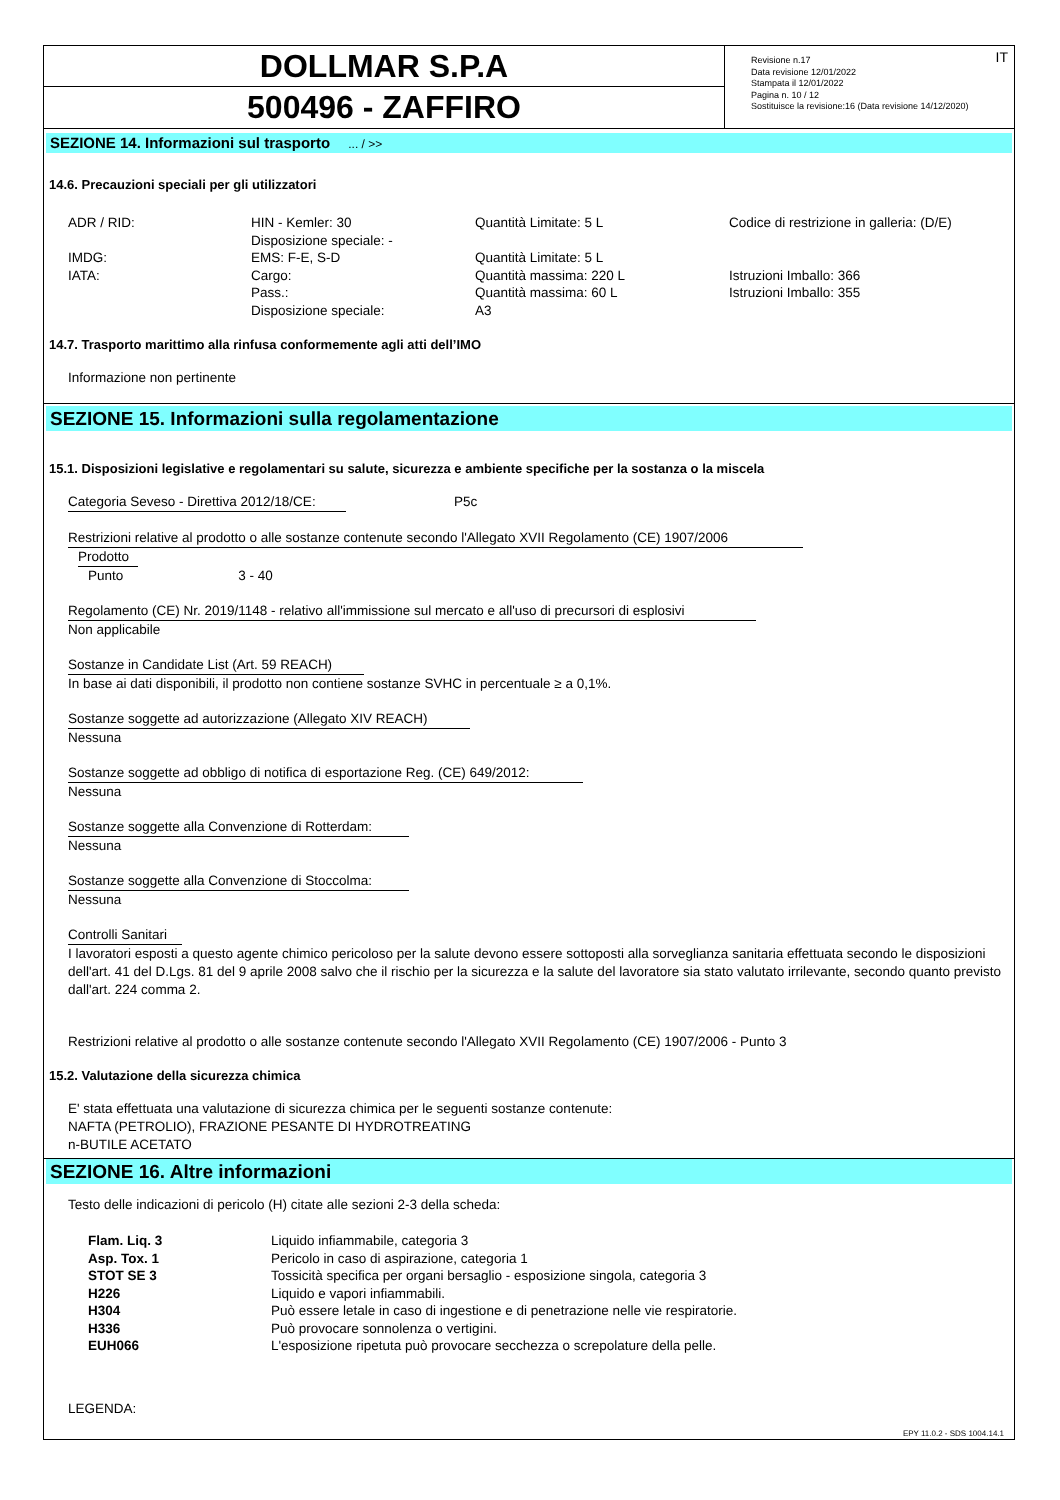DOLLMAR S.P.A
500496 - ZAFFIRO
Revisione n.17
Data revisione 12/01/2022
Stampata il 12/01/2022
Pagina n. 10 / 12
Sostituisce la revisione:16 (Data revisione 14/12/2020)
IT
SEZIONE 14. Informazioni sul trasporto ... / >>
14.6. Precauzioni speciali per gli utilizzatori
| ADR / RID: | HIN - Kemler: 30 | Quantità Limitate: 5 L | Codice di restrizione in galleria: (D/E) |
| | Disposizione speciale: - | | |
| IMDG: | EMS: F-E, S-D | Quantità Limitate: 5 L | |
| IATA: | Cargo: | Quantità massima: 220 L | Istruzioni Imballo: 366 |
| | Pass.: | Quantità massima: 60 L | Istruzioni Imballo: 355 |
| | Disposizione speciale: | A3 | |
14.7. Trasporto marittimo alla rinfusa conformemente agli atti dell’IMO
Informazione non pertinente
SEZIONE 15. Informazioni sulla regolamentazione
15.1. Disposizioni legislative e regolamentari su salute, sicurezza e ambiente specifiche per la sostanza o la miscela
Categoria Seveso - Direttiva 2012/18/CE: P5c
Restrizioni relative al prodotto o alle sostanze contenute secondo l'Allegato XVII Regolamento (CE) 1907/2006
Prodotto
Punto 3 - 40
Regolamento (CE) Nr. 2019/1148 - relativo all'immissione sul mercato e all'uso di precursori di esplosivi
Non applicabile
Sostanze in Candidate List (Art. 59 REACH)
In base ai dati disponibili, il prodotto non contiene sostanze SVHC in percentuale ≥ a 0,1%.
Sostanze soggette ad autorizzazione (Allegato XIV REACH)
Nessuna
Sostanze soggette ad obbligo di notifica di esportazione Reg. (CE) 649/2012:
Nessuna
Sostanze soggette alla Convenzione di Rotterdam:
Nessuna
Sostanze soggette alla Convenzione di Stoccolma:
Nessuna
Controlli Sanitari
I lavoratori esposti a questo agente chimico pericoloso per la salute devono essere sottoposti alla sorveglianza sanitaria effettuata secondo le disposizioni dell'art. 41 del D.Lgs. 81 del 9 aprile 2008 salvo che il rischio per la sicurezza e la salute del lavoratore sia stato valutato irrilevante, secondo quanto previsto dall'art. 224 comma 2.
Restrizioni relative al prodotto o alle sostanze contenute secondo l'Allegato XVII Regolamento (CE) 1907/2006 - Punto 3
15.2. Valutazione della sicurezza chimica
E' stata effettuata una valutazione di sicurezza chimica per le seguenti sostanze contenute:
NAFTA (PETROLIO), FRAZIONE PESANTE DI HYDROTREATING
n-BUTILE ACETATO
SEZIONE 16. Altre informazioni
Testo delle indicazioni di pericolo (H) citate alle sezioni 2-3 della scheda:
| Flam. Liq. 3 | Liquido infiammabile, categoria 3 |
| Asp. Tox. 1 | Pericolo in caso di aspirazione, categoria 1 |
| STOT SE 3 | Tossicità specifica per organi bersaglio - esposizione singola, categoria 3 |
| H226 | Liquido e vapori infiammabili. |
| H304 | Può essere letale in caso di ingestione e di penetrazione nelle vie respiratorie. |
| H336 | Può provocare sonnolenza o vertigini. |
| EUH066 | L'esposizione ripetuta può provocare secchezza o screpolature della pelle. |
LEGENDA:
EPY 11.0.2 - SDS 1004.14.1